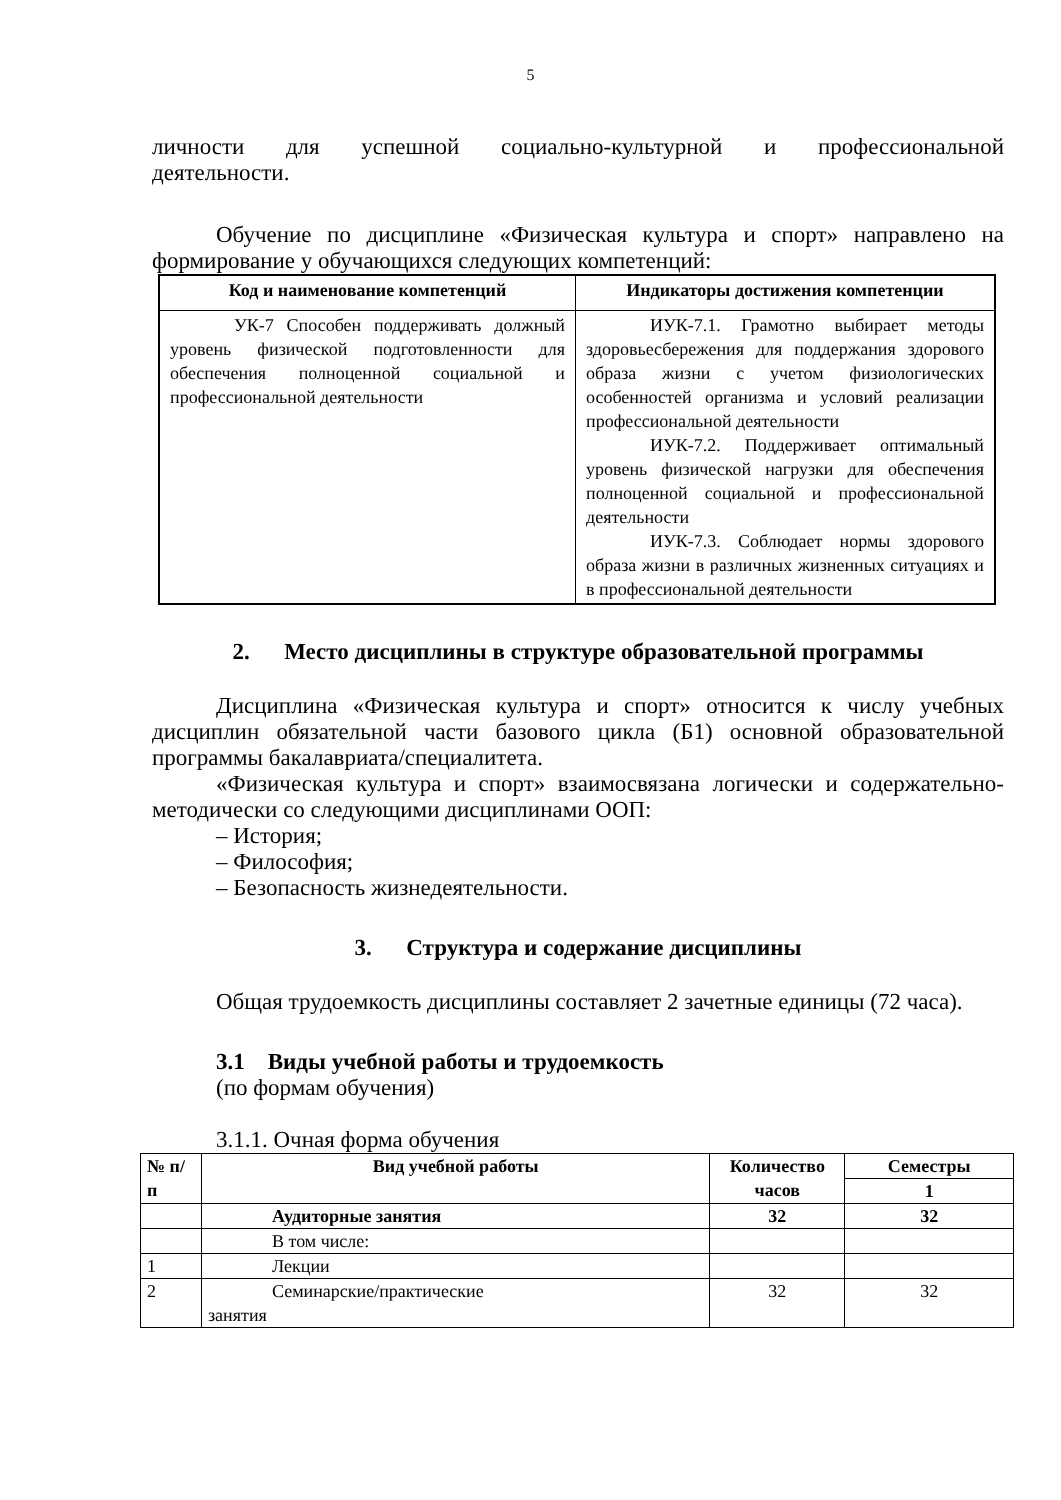5
личности для успешной социально-культурной и профессиональной
деятельности.
Обучение по дисциплине «Физическая культура и спорт» направлено на формирование у обучающихся следующих компетенций:
| Код и наименование компетенций | Индикаторы достижения компетенции |
| --- | --- |
| УК-7 Способен поддерживать должный уровень физической подготовленности для обеспечения полноценной социальной и профессиональной деятельности | ИУК-7.1. Грамотно выбирает методы здоровьесбережения для поддержания здорового образа жизни с учетом физиологических особенностей организма и условий реализации профессиональной деятельности ИУК-7.2. Поддерживает оптимальный уровень физической нагрузки для обеспечения полноценной социальной и профессиональной деятельности ИУК-7.3. Соблюдает нормы здорового образа жизни в различных жизненных ситуациях и в профессиональной деятельности |
2. Место дисциплины в структуре образовательной программы
Дисциплина «Физическая культура и спорт» относится к числу учебных дисциплин обязательной части базового цикла (Б1) основной образовательной программы бакалавриата/специалитета.
«Физическая культура и спорт» взаимосвязана логически и содержательно-методически со следующими дисциплинами ООП:
– История;
– Философия;
– Безопасность жизнедеятельности.
3. Структура и содержание дисциплины
Общая трудоемкость дисциплины составляет 2 зачетные единицы (72 часа).
3.1 Виды учебной работы и трудоемкость
(по формам обучения)
3.1.1. Очная форма обучения
| № п/п | Вид учебной работы | Количество часов | Семестры |
| --- | --- | --- | --- |
| | | | 1 |
| | Аудиторные занятия | 32 | 32 |
| | В том числе: | | |
| 1 | Лекции | | |
| 2 | Семинарские/практические занятия | 32 | 32 |